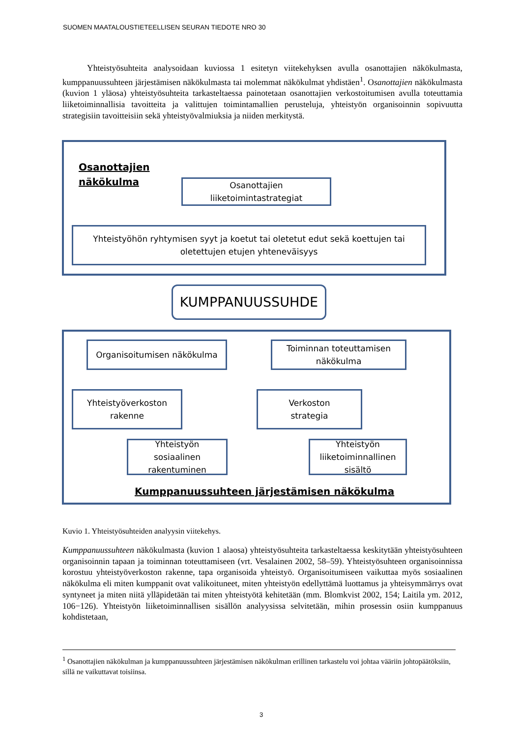SUOMEN MAATALOUSTIETEELLISEN SEURAN TIEDOTE NRO 30
Yhteistyösuhteita analysoidaan kuviossa 1 esitetyn viitekehyksen avulla osanottajien näkökulmasta, kumppanuussuhteen järjestämisen näkökulmasta tai molemmat näkökulmat yhdistäen<sup>1</sup>. Osanottajien näkökulmasta (kuvion 1 yläosa) yhteistyösuhteita tarkasteltaessa painotetaan osanottajien verkostoitumisen avulla toteuttamia liiketoiminnallisia tavoitteita ja valittujen toimintamallien perusteluja, yhteistyön organisoinnin sopivuutta strategisiin tavoitteisiin sekä yhteistyövalmiuksia ja niiden merkitystä.
Osanottajien
näkökulma
Osanottajien
liiketoimintastrategiat
Yhteistyöhön ryhtymisen syyt ja koetut tai oletetut edut sekä koettujen tai oletettujen etujen yhteneväisyys
KUMPPANUUSSUHDE
Organisoitumisen näkökulma
Toiminnan toteuttamisen
näkökulma
Yhteistyöverkoston
rakenne
Verkoston
strategia
Yhteistyön
sosiaalinen
rakentuminen
Yhteistyön
liiketoiminnallinen
sisältö
Kumppanuussuhteen järjestämisen näkökulma
Kuvio 1. Yhteistyösuhteiden analyysin viitekehys.
Kumppanuussuhteen näkökulmasta (kuvion 1 alaosa) yhteistyösuhteita tarkasteltaessa keskitytään yhteistyösuhteen organisoinnin tapaan ja toiminnan toteuttamiseen (vrt. Vesalainen 2002, 58–59). Yhteistyösuhteen organisoinnissa korostuu yhteistyöverkoston rakenne, tapa organisoida yhteistyö. Organisoitumiseen vaikuttaa myös sosiaalinen näkökulma eli miten kumppanit ovat valikoituneet, miten yhteistyön edellyttämä luottamus ja yhteisymmärrys ovat syntyneet ja miten niitä ylläpidetään tai miten yhteistyötä kehitetään (mm. Blomkvist 2002, 154; Laitila ym. 2012, 106−126). Yhteistyön liiketoiminnallisen sisällön analyysissa selvitetään, mihin prosessin osiin kumppanuus kohdistetaan,
<sup>1</sup> Osanottajien näkökulman ja kumppanuussuhteen järjestämisen näkökulman erillinen tarkastelu voi johtaa vääriin johtopäätöksiin, sillä ne vaikuttavat toisiinsa.
3